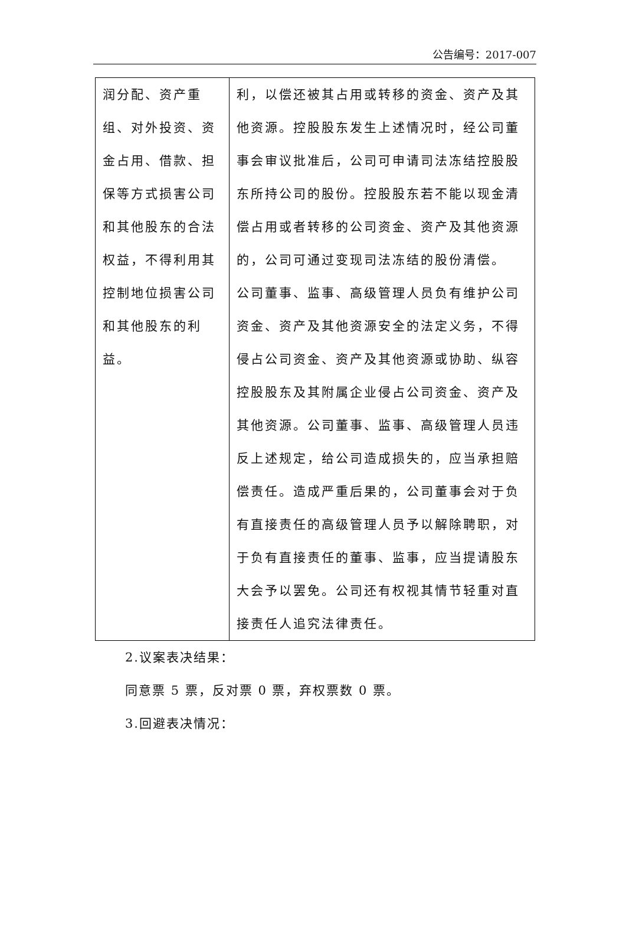公告编号：2017-007
| 润分配、资产重组、对外投资、资金占用、借款、担保等方式损害公司和其他股东的合法权益，不得利用其控制地位损害公司和其他股东的利益。 | 利，以偿还被其占用或转移的资金、资产及其他资源。控股股东发生上述情况时，经公司董事会审议批准后，公司可申请司法冻结控股股东所持公司的股份。控股股东若不能以现金清偿占用或者转移的公司资金、资产及其他资源的，公司可通过变现司法冻结的股份清偿。 公司董事、监事、高级管理人员负有维护公司资金、资产及其他资源安全的法定义务，不得侵占公司资金、资产及其他资源或协助、纵容控股股东及其附属企业侵占公司资金、资产及其他资源。公司董事、监事、高级管理人员违反上述规定，给公司造成损失的，应当承担赔偿责任。造成严重后果的，公司董事会对于负有直接责任的高级管理人员予以解除聘职，对于负有直接责任的董事、监事，应当提请股东大会予以罢免。公司还有权视其情节轻重对直接责任人追究法律责任。 |
2.议案表决结果：
同意票 5 票，反对票 0 票，弃权票数 0 票。
3.回避表决情况：